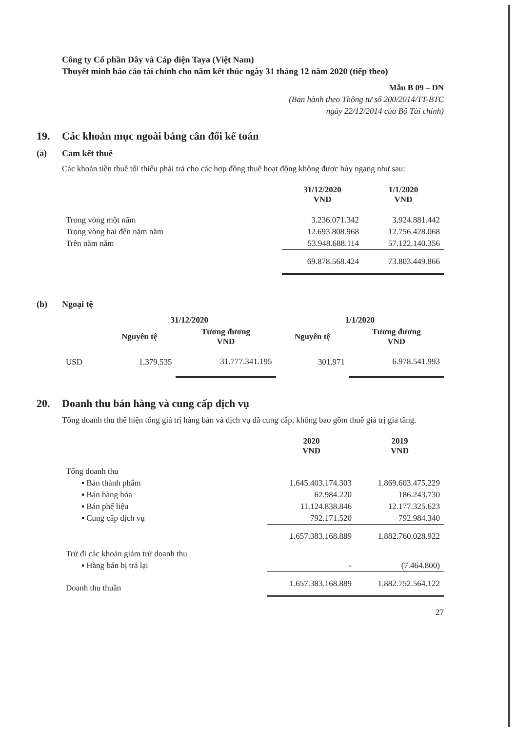Công ty Cổ phần Dây và Cáp điện Taya (Việt Nam)
Thuyết minh báo cáo tài chính cho năm kết thúc ngày 31 tháng 12 năm 2020 (tiếp theo)
Mẫu B 09 – DN
(Ban hành theo Thông tư số 200/2014/TT-BTC
ngày 22/12/2014 của Bộ Tài chính)
19. Các khoản mục ngoài bảng cân đối kế toán
(a) Cam kết thuê
Các khoản tiền thuê tối thiểu phải trả cho các hợp đồng thuê hoạt động không được hủy ngang như sau:
| | 31/12/2020 VND | 1/1/2020 VND |
| Trong vòng một năm | 3.236.071.342 | 3.924.881.442 |
| Trong vòng hai đến năm năm | 12.693.808.968 | 12.756.428.068 |
| Trên năm năm | 53.948.688.114 | 57.122.140.356 |
| | 69.878.568.424 | 73.803.449.866 |
(b) Ngoại tệ
| | 31/12/2020 | | 1/1/2020 | |
| | Nguyên tệ | Tương đương VND | Nguyên tệ | Tương đương VND |
| USD | 1.379.535 | 31.777.341.195 | 301.971 | 6.978.541.993 |
20. Doanh thu bán hàng và cung cấp dịch vụ
Tổng doanh thu thể hiện tổng giá trị hàng bán và dịch vụ đã cung cấp, không bao gồm thuế giá trị gia tăng.
| | 2020 VND | 2019 VND |
| Tổng doanh thu | | |
| ▪ Bán thành phẩm | 1.645.403.174.303 | 1.869.603.475.229 |
| ▪ Bán hàng hóa | 62.984.220 | 186.243.730 |
| ▪ Bán phế liệu | 11.124.838.846 | 12.177.325.623 |
| ▪ Cung cấp dịch vụ | 792.171.520 | 792.984.340 |
| | 1.657.383.168.889 | 1.882.760.028.922 |
| Trừ đi các khoản giảm trừ doanh thu | | |
| ▪ Hàng bán bị trả lại | - | (7.464.800) |
| Doanh thu thuần | 1.657.383.168.889 | 1.882.752.564.122 |
27